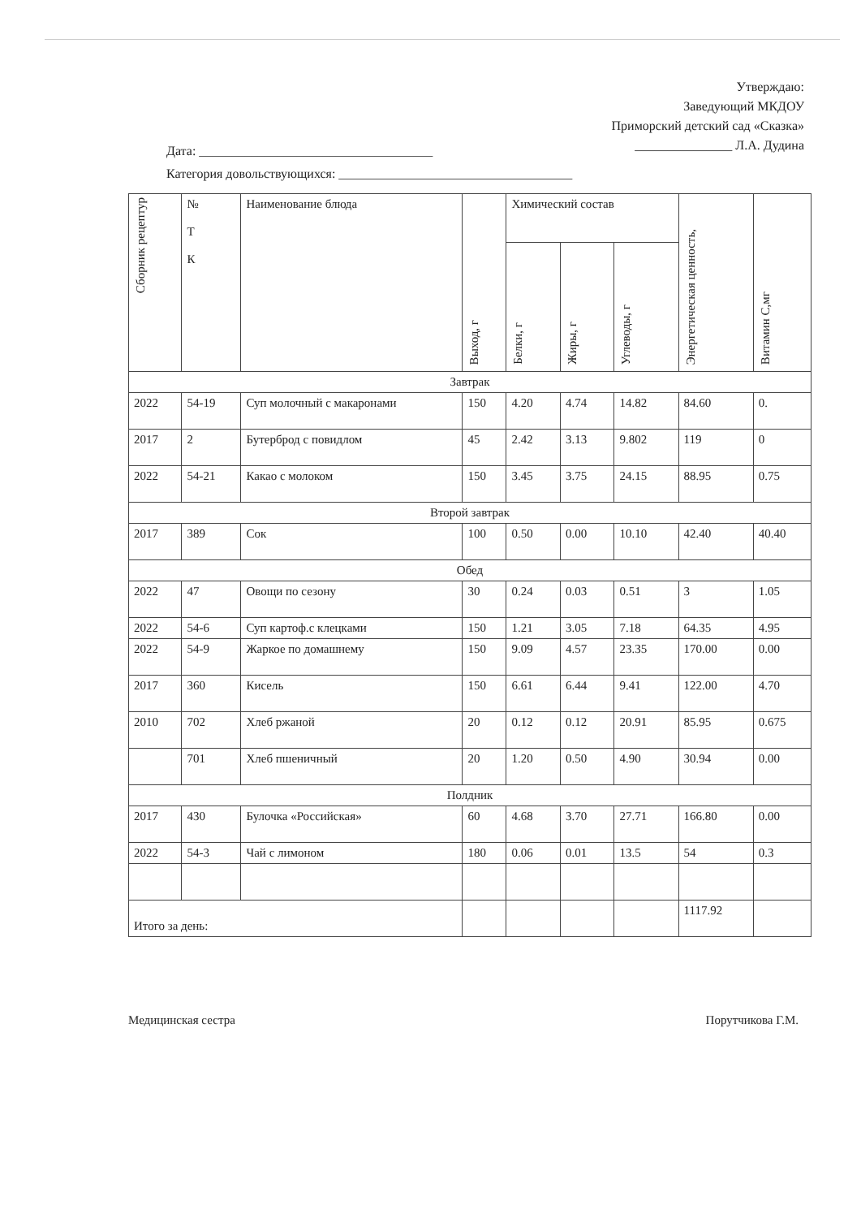Утверждаю:
Заведующий МКДОУ
Приморский детский сад «Сказка»
_______________ Л.А. Дудина
Дата: ____________________________________
Категория довольствующихся: ____________________________________
| Сборник рецептур | № Т К | Наименование блюда | Выход, г | Химический состав | | | Энергетическая ценность, | Витамин С,мг |
| --- | --- | --- | --- | --- | --- | --- | --- | --- |
| | | | | Белки, г | Жиры, г | Углеводы, г | | |
| Завтрак | | | | | | | | |
| 2022 | 54-19 | Суп молочный с макаронами | 150 | 4.20 | 4.74 | 14.82 | 84.60 | 0. |
| 2017 | 2 | Бутерброд с повидлом | 45 | 2.42 | 3.13 | 9.802 | 119 | 0 |
| 2022 | 54-21 | Какао с молоком | 150 | 3.45 | 3.75 | 24.15 | 88.95 | 0.75 |
| Второй завтрак | | | | | | | | |
| 2017 | 389 | Сок | 100 | 0.50 | 0.00 | 10.10 | 42.40 | 40.40 |
| Обед | | | | | | | | |
| 2022 | 47 | Овощи по сезону | 30 | 0.24 | 0.03 | 0.51 | 3 | 1.05 |
| 2022 | 54-6 | Суп картоф.с клецками | 150 | 1.21 | 3.05 | 7.18 | 64.35 | 4.95 |
| 2022 | 54-9 | Жаркое по домашнему | 150 | 9.09 | 4.57 | 23.35 | 170.00 | 0.00 |
| 2017 | 360 | Кисель | 150 | 6.61 | 6.44 | 9.41 | 122.00 | 4.70 |
| 2010 | 702 | Хлеб ржаной | 20 | 0.12 | 0.12 | 20.91 | 85.95 | 0.675 |
| | 701 | Хлеб пшеничный | 20 | 1.20 | 0.50 | 4.90 | 30.94 | 0.00 |
| Полдник | | | | | | | | |
| 2017 | 430 | Булочка «Российская» | 60 | 4.68 | 3.70 | 27.71 | 166.80 | 0.00 |
| 2022 | 54-3 | Чай с лимоном | 180 | 0.06 | 0.01 | 13.5 | 54 | 0.3 |
| Итого за день: | | | | | | | 1117.92 | |
Медицинская сестра Порутчикова Г.М.